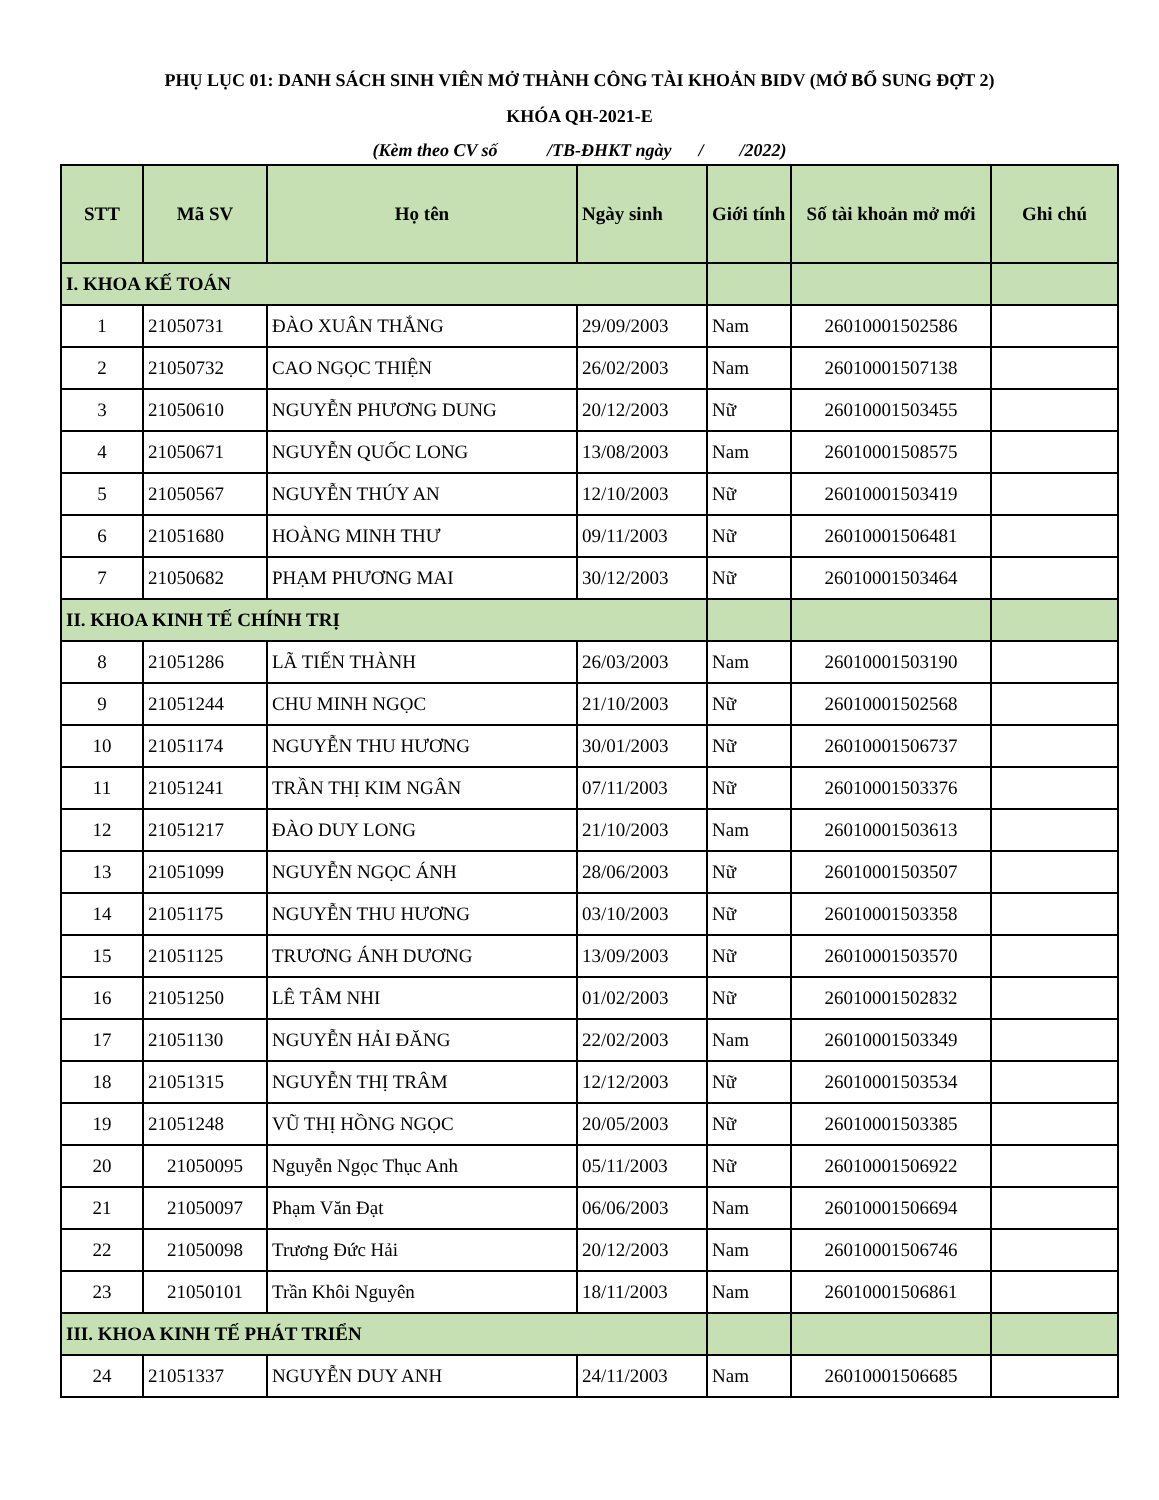PHỤ LỤC 01: DANH SÁCH SINH VIÊN MỞ THÀNH CÔNG TÀI KHOẢN BIDV (MỞ BỔ SUNG ĐỢT 2)
KHÓA QH-2021-E
(Kèm theo CV số /TB-ĐHKT ngày / /2022)
| STT | Mã SV | Họ tên | Ngày sinh | Giới tính | Số tài khoản mở mới | Ghi chú |
| --- | --- | --- | --- | --- | --- | --- |
| I. KHOA KẾ TOÁN | | | | | | |
| 1 | 21050731 | ĐÀO XUÂN THẮNG | 29/09/2003 | Nam | 26010001502586 | |
| 2 | 21050732 | CAO NGỌC THIỆN | 26/02/2003 | Nam | 26010001507138 | |
| 3 | 21050610 | NGUYỄN PHƯƠNG DUNG | 20/12/2003 | Nữ | 26010001503455 | |
| 4 | 21050671 | NGUYỄN QUỐC LONG | 13/08/2003 | Nam | 26010001508575 | |
| 5 | 21050567 | NGUYỄN THÚY AN | 12/10/2003 | Nữ | 26010001503419 | |
| 6 | 21051680 | HOÀNG MINH THƯ | 09/11/2003 | Nữ | 26010001506481 | |
| 7 | 21050682 | PHẠM PHƯƠNG MAI | 30/12/2003 | Nữ | 26010001503464 | |
| II. KHOA KINH TẾ CHÍNH TRỊ | | | | | | |
| 8 | 21051286 | LÃ TIẾN THÀNH | 26/03/2003 | Nam | 26010001503190 | |
| 9 | 21051244 | CHU MINH NGỌC | 21/10/2003 | Nữ | 26010001502568 | |
| 10 | 21051174 | NGUYỄN THU HƯƠNG | 30/01/2003 | Nữ | 26010001506737 | |
| 11 | 21051241 | TRẦN THỊ KIM NGÂN | 07/11/2003 | Nữ | 26010001503376 | |
| 12 | 21051217 | ĐÀO DUY LONG | 21/10/2003 | Nam | 26010001503613 | |
| 13 | 21051099 | NGUYỄN NGỌC ÁNH | 28/06/2003 | Nữ | 26010001503507 | |
| 14 | 21051175 | NGUYỄN THU HƯƠNG | 03/10/2003 | Nữ | 26010001503358 | |
| 15 | 21051125 | TRƯƠNG ÁNH DƯƠNG | 13/09/2003 | Nữ | 26010001503570 | |
| 16 | 21051250 | LÊ TÂM NHI | 01/02/2003 | Nữ | 26010001502832 | |
| 17 | 21051130 | NGUYỄN HẢI ĐĂNG | 22/02/2003 | Nam | 26010001503349 | |
| 18 | 21051315 | NGUYỄN THỊ TRÂM | 12/12/2003 | Nữ | 26010001503534 | |
| 19 | 21051248 | VŨ THỊ HỒNG NGỌC | 20/05/2003 | Nữ | 26010001503385 | |
| 20 | 21050095 | Nguyễn Ngọc Thục Anh | 05/11/2003 | Nữ | 26010001506922 | |
| 21 | 21050097 | Phạm Văn Đạt | 06/06/2003 | Nam | 26010001506694 | |
| 22 | 21050098 | Trương Đức Hải | 20/12/2003 | Nam | 26010001506746 | |
| 23 | 21050101 | Trần Khôi Nguyên | 18/11/2003 | Nam | 26010001506861 | |
| III. KHOA KINH TẾ PHÁT TRIỂN | | | | | | |
| 24 | 21051337 | NGUYỄN DUY ANH | 24/11/2003 | Nam | 26010001506685 | |